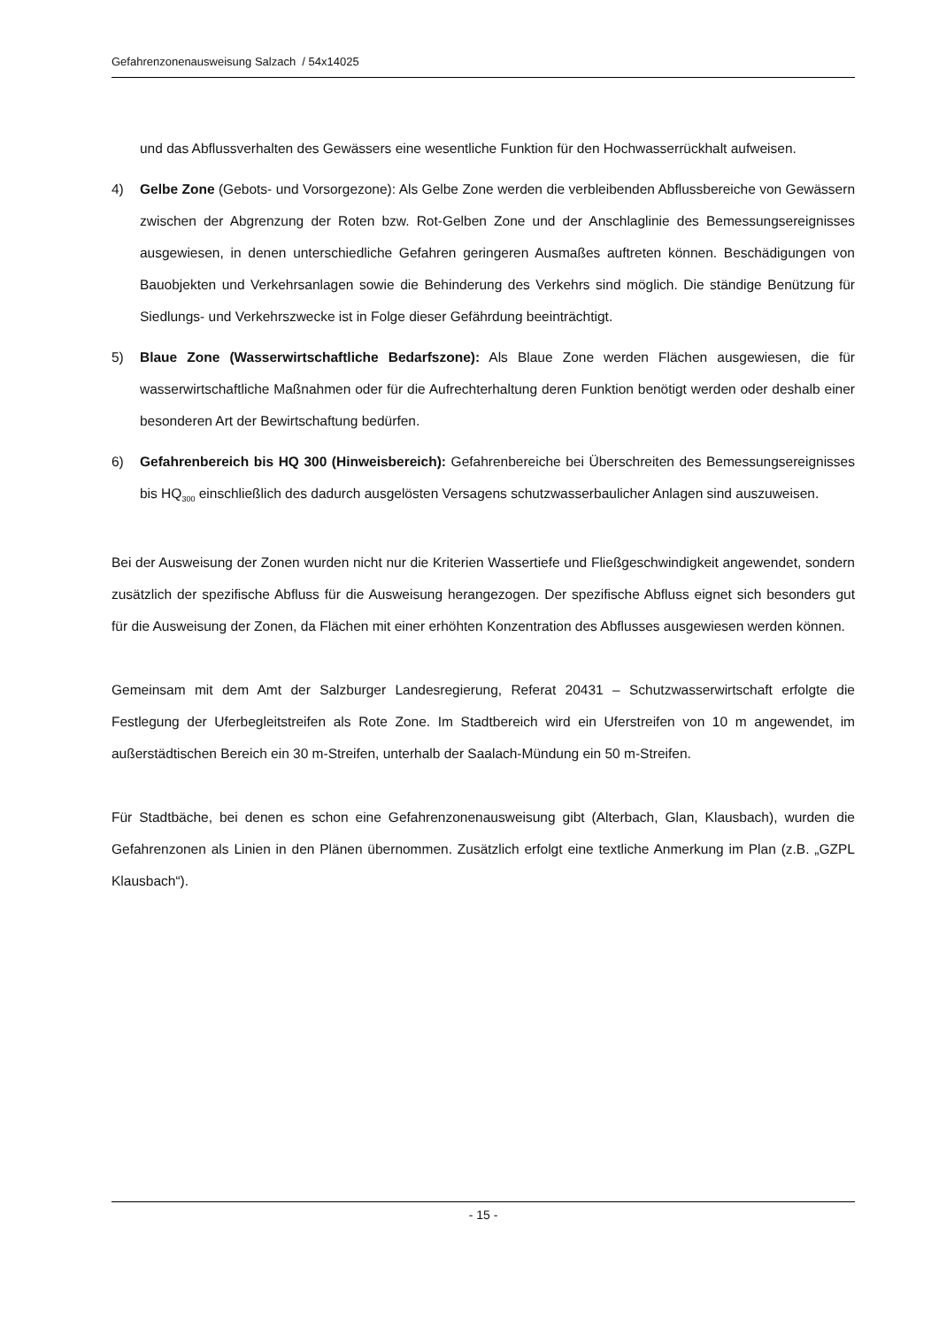Gefahrenzonenausweisung Salzach / 54x14025
und das Abflussverhalten des Gewässers eine wesentliche Funktion für den Hochwasserrückhalt aufweisen.
4) Gelbe Zone (Gebots- und Vorsorgezone): Als Gelbe Zone werden die verbleibenden Abflussbereiche von Gewässern zwischen der Abgrenzung der Roten bzw. Rot-Gelben Zone und der Anschlaglinie des Bemessungsereignisses ausgewiesen, in denen unterschiedliche Gefahren geringeren Ausmaßes auftreten können. Beschädigungen von Bauobjekten und Verkehrsanlagen sowie die Behinderung des Verkehrs sind möglich. Die ständige Benützung für Siedlungs- und Verkehrszwecke ist in Folge dieser Gefährdung beeinträchtigt.
5) Blaue Zone (Wasserwirtschaftliche Bedarfszone): Als Blaue Zone werden Flächen ausgewiesen, die für wasserwirtschaftliche Maßnahmen oder für die Aufrechterhaltung deren Funktion benötigt werden oder deshalb einer besonderen Art der Bewirtschaftung bedürfen.
6) Gefahrenbereich bis HQ 300 (Hinweisbereich): Gefahrenbereiche bei Überschreiten des Bemessungsereignisses bis HQ<sub>300</sub> einschließlich des dadurch ausgelösten Versagens schutzwasserbaulicher Anlagen sind auszuweisen.
Bei der Ausweisung der Zonen wurden nicht nur die Kriterien Wassertiefe und Fließgeschwindigkeit angewendet, sondern zusätzlich der spezifische Abfluss für die Ausweisung herangezogen. Der spezifische Abfluss eignet sich besonders gut für die Ausweisung der Zonen, da Flächen mit einer erhöhten Konzentration des Abflusses ausgewiesen werden können.
Gemeinsam mit dem Amt der Salzburger Landesregierung, Referat 20431 – Schutzwasserwirtschaft erfolgte die Festlegung der Uferbegleitstreifen als Rote Zone. Im Stadtbereich wird ein Uferstreifen von 10 m angewendet, im außerstädtischen Bereich ein 30 m-Streifen, unterhalb der Saalach-Mündung ein 50 m-Streifen.
Für Stadtbäche, bei denen es schon eine Gefahrenzonenausweisung gibt (Alterbach, Glan, Klausbach), wurden die Gefahrenzonen als Linien in den Plänen übernommen. Zusätzlich erfolgt eine textliche Anmerkung im Plan (z.B. „GZPL Klausbach“).
- 15 -